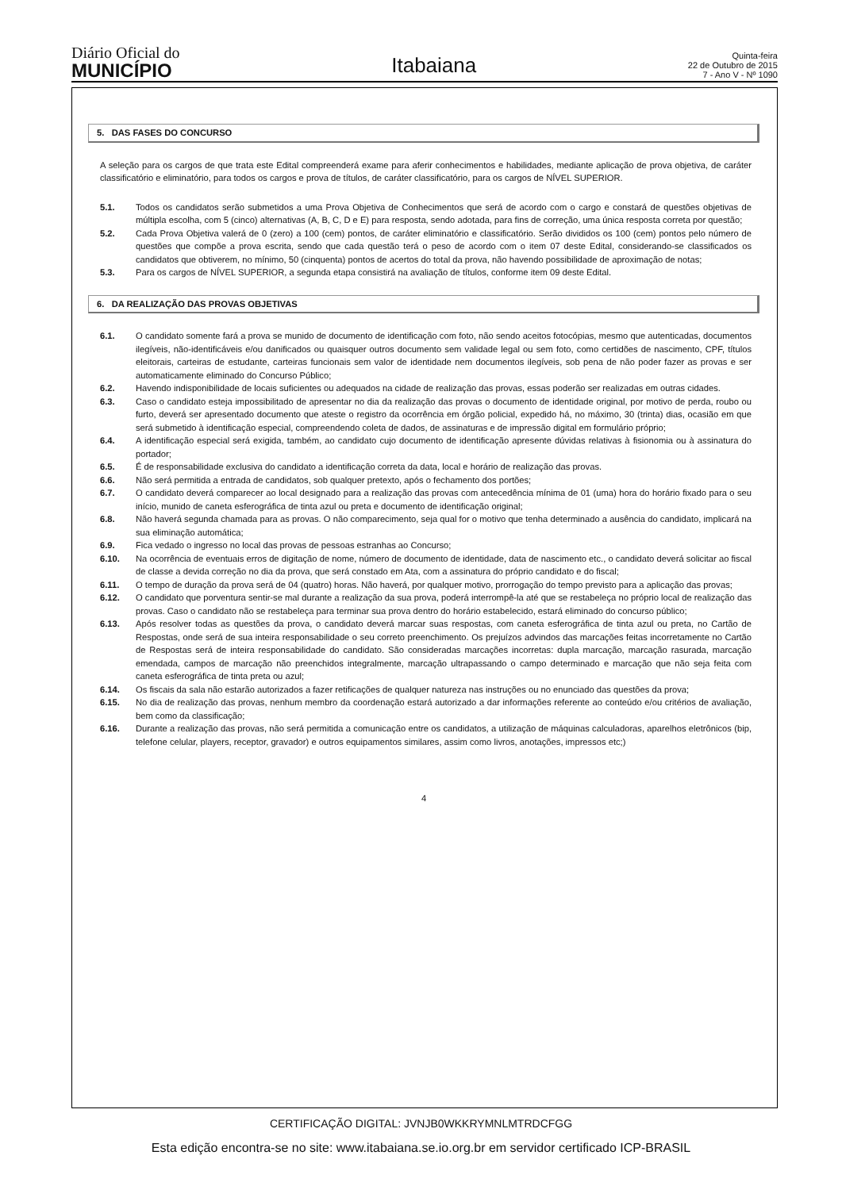Diário Oficial do
MUNICÍPIO
Itabaiana
Quinta-feira
22 de Outubro de 2015
7 - Ano V - Nº 1090
5. DAS FASES DO CONCURSO
A seleção para os cargos de que trata este Edital compreenderá exame para aferir conhecimentos e habilidades, mediante aplicação de prova objetiva, de caráter classificatório e eliminatório, para todos os cargos e prova de títulos, de caráter classificatório, para os cargos de NÍVEL SUPERIOR.
5.1. Todos os candidatos serão submetidos a uma Prova Objetiva de Conhecimentos que será de acordo com o cargo e constará de questões objetivas de múltipla escolha, com 5 (cinco) alternativas (A, B, C, D e E) para resposta, sendo adotada, para fins de correção, uma única resposta correta por questão;
5.2. Cada Prova Objetiva valerá de 0 (zero) a 100 (cem) pontos, de caráter eliminatório e classificatório. Serão divididos os 100 (cem) pontos pelo número de questões que compõe a prova escrita, sendo que cada questão terá o peso de acordo com o item 07 deste Edital, considerando-se classificados os candidatos que obtiverem, no mínimo, 50 (cinquenta) pontos de acertos do total da prova, não havendo possibilidade de aproximação de notas;
5.3. Para os cargos de NÍVEL SUPERIOR, a segunda etapa consistirá na avaliação de títulos, conforme item 09 deste Edital.
6. DA REALIZAÇÃO DAS PROVAS OBJETIVAS
6.1. O candidato somente fará a prova se munido de documento de identificação com foto, não sendo aceitos fotocópias, mesmo que autenticadas, documentos ilegíveis, não-identificáveis e/ou danificados ou quaisquer outros documento sem validade legal ou sem foto, como certidões de nascimento, CPF, títulos eleitorais, carteiras de estudante, carteiras funcionais sem valor de identidade nem documentos ilegíveis, sob pena de não poder fazer as provas e ser automaticamente eliminado do Concurso Público;
6.2. Havendo indisponibilidade de locais suficientes ou adequados na cidade de realização das provas, essas poderão ser realizadas em outras cidades.
6.3. Caso o candidato esteja impossibilitado de apresentar no dia da realização das provas o documento de identidade original, por motivo de perda, roubo ou furto, deverá ser apresentado documento que ateste o registro da ocorrência em órgão policial, expedido há, no máximo, 30 (trinta) dias, ocasião em que será submetido à identificação especial, compreendendo coleta de dados, de assinaturas e de impressão digital em formulário próprio;
6.4. A identificação especial será exigida, também, ao candidato cujo documento de identificação apresente dúvidas relativas à fisionomia ou à assinatura do portador;
6.5. É de responsabilidade exclusiva do candidato a identificação correta da data, local e horário de realização das provas.
6.6. Não será permitida a entrada de candidatos, sob qualquer pretexto, após o fechamento dos portões;
6.7. O candidato deverá comparecer ao local designado para a realização das provas com antecedência mínima de 01 (uma) hora do horário fixado para o seu início, munido de caneta esferográfica de tinta azul ou preta e documento de identificação original;
6.8. Não haverá segunda chamada para as provas. O não comparecimento, seja qual for o motivo que tenha determinado a ausência do candidato, implicará na sua eliminação automática;
6.9. Fica vedado o ingresso no local das provas de pessoas estranhas ao Concurso;
6.10. Na ocorrência de eventuais erros de digitação de nome, número de documento de identidade, data de nascimento etc., o candidato deverá solicitar ao fiscal de classe a devida correção no dia da prova, que será constado em Ata, com a assinatura do próprio candidato e do fiscal;
6.11. O tempo de duração da prova será de 04 (quatro) horas. Não haverá, por qualquer motivo, prorrogação do tempo previsto para a aplicação das provas;
6.12. O candidato que porventura sentir-se mal durante a realização da sua prova, poderá interrompê-la até que se restabeleça no próprio local de realização das provas. Caso o candidato não se restabeleça para terminar sua prova dentro do horário estabelecido, estará eliminado do concurso público;
6.13. Após resolver todas as questões da prova, o candidato deverá marcar suas respostas, com caneta esferográfica de tinta azul ou preta, no Cartão de Respostas, onde será de sua inteira responsabilidade o seu correto preenchimento. Os prejuízos advindos das marcações feitas incorretamente no Cartão de Respostas será de inteira responsabilidade do candidato. São consideradas marcações incorretas: dupla marcação, marcação rasurada, marcação emendada, campos de marcação não preenchidos integralmente, marcação ultrapassando o campo determinado e marcação que não seja feita com caneta esferográfica de tinta preta ou azul;
6.14. Os fiscais da sala não estarão autorizados a fazer retificações de qualquer natureza nas instruções ou no enunciado das questões da prova;
6.15. No dia de realização das provas, nenhum membro da coordenação estará autorizado a dar informações referente ao conteúdo e/ou critérios de avaliação, bem como da classificação;
6.16. Durante a realização das provas, não será permitida a comunicação entre os candidatos, a utilização de máquinas calculadoras, aparelhos eletrônicos (bip, telefone celular, players, receptor, gravador) e outros equipamentos similares, assim como livros, anotações, impressos etc;)
4
CERTIFICAÇÃO DIGITAL: JVNJB0WKKRYMNLMTRDCFGG
Esta edição encontra-se no site: www.itabaiana.se.io.org.br em servidor certificado ICP-BRASIL